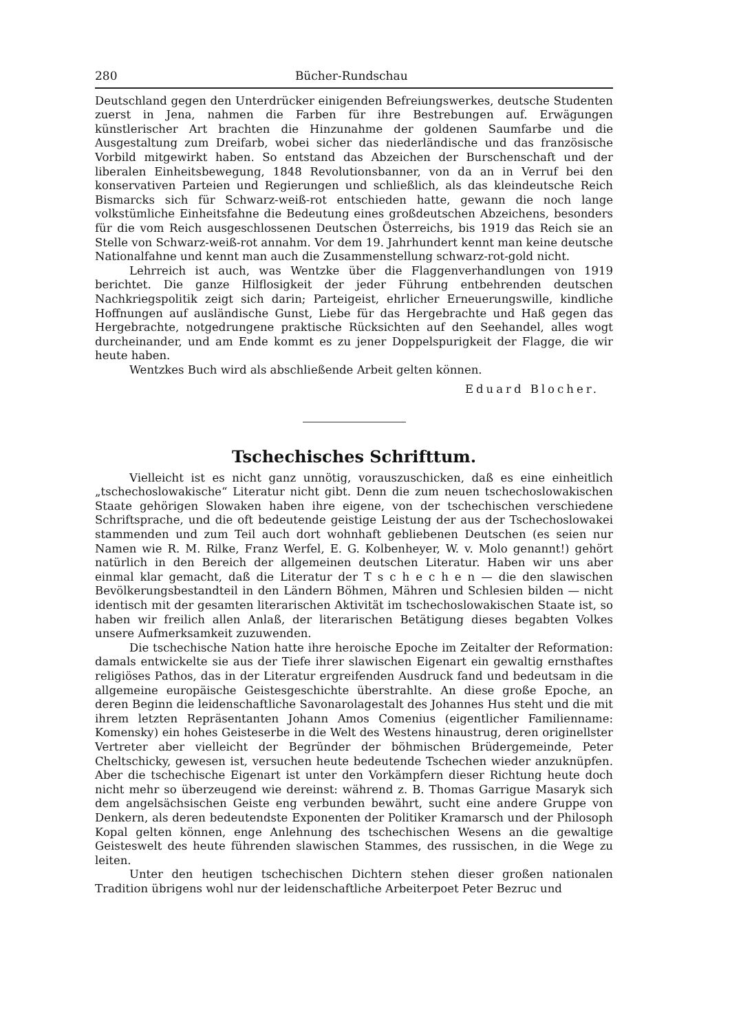280 Bücher-Rundschau
Deutschland gegen den Unterdrücker einigenden Befreiungswerkes, deutsche Studenten zuerst in Jena, nahmen die Farben für ihre Bestrebungen auf. Erwägungen künstlerischer Art brachten die Hinzunahme der goldenen Saumfarbe und die Ausgestaltung zum Dreifarb, wobei sicher das niederländische und das französische Vorbild mitgewirkt haben. So entstand das Abzeichen der Burschenschaft und der liberalen Einheitsbewegung, 1848 Revolutionsbanner, von da an in Verruf bei den konservativen Parteien und Regierungen und schließlich, als das kleindeutsche Reich Bismarcks sich für Schwarz-weiß-rot entschieden hatte, gewann die noch lange volkstümliche Einheitsfahne die Bedeutung eines großdeutschen Abzeichens, besonders für die vom Reich ausgeschlossenen Deutschen Österreichs, bis 1919 das Reich sie an Stelle von Schwarz-weiß-rot annahm. Vor dem 19. Jahrhundert kennt man keine deutsche Nationalfahne und kennt man auch die Zusammenstellung schwarz-rot-gold nicht.
Lehrreich ist auch, was Wentzke über die Flaggenverhandlungen von 1919 berichtet. Die ganze Hilflosigkeit der jeder Führung entbehrenden deutschen Nachkriegspolitik zeigt sich darin; Parteigeist, ehrlicher Erneuerungswille, kindliche Hoffnungen auf ausländische Gunst, Liebe für das Hergebrachte und Haß gegen das Hergebrachte, notgedrungene praktische Rücksichten auf den Seehandel, alles wogt durcheinander, und am Ende kommt es zu jener Doppelspurigkeit der Flagge, die wir heute haben.
Wentzkes Buch wird als abschließende Arbeit gelten können.
Eduard Blocher.
Tschechisches Schrifttum.
Vielleicht ist es nicht ganz unnötig, vorauszuschicken, daß es eine einheitlich „tschechoslowakische“ Literatur nicht gibt. Denn die zum neuen tschechoslowakischen Staate gehörigen Slowaken haben ihre eigene, von der tschechischen verschiedene Schriftsprache, und die oft bedeutende geistige Leistung der aus der Tschechoslowakei stammenden und zum Teil auch dort wohnhaft gebliebenen Deutschen (es seien nur Namen wie R. M. Rilke, Franz Werfel, E. G. Kolbenheyer, W. v. Molo genannt!) gehört natürlich in den Bereich der allgemeinen deutschen Literatur. Haben wir uns aber einmal klar gemacht, daß die Literatur der T s c h e c h e n — die den slawischen Bevölkerungsbestandteil in den Ländern Böhmen, Mähren und Schlesien bilden — nicht identisch mit der gesamten literarischen Aktivität im tschechoslowakischen Staate ist, so haben wir freilich allen Anlaß, der literarischen Betätigung dieses begabten Volkes unsere Aufmerksamkeit zuzuwenden.
Die tschechische Nation hatte ihre heroische Epoche im Zeitalter der Reformation: damals entwickelte sie aus der Tiefe ihrer slawischen Eigenart ein gewaltig ernsthaftes religiöses Pathos, das in der Literatur ergreifenden Ausdruck fand und bedeutsam in die allgemeine europäische Geistesgeschichte überstrahlte. An diese große Epoche, an deren Beginn die leidenschaftliche Savonarolagestalt des Johannes Hus steht und die mit ihrem letzten Repräsentanten Johann Amos Comenius (eigentlicher Familienname: Komensky) ein hohes Geisteserbe in die Welt des Westens hinaustrug, deren originellster Vertreter aber vielleicht der Begründer der böhmischen Brüdergemeinde, Peter Cheltschicky, gewesen ist, versuchen heute bedeutende Tschechen wieder anzuknüpfen. Aber die tschechische Eigenart ist unter den Vorkämpfern dieser Richtung heute doch nicht mehr so überzeugend wie dereinst: während z. B. Thomas Garrigue Masaryk sich dem angelsächsischen Geiste eng verbunden bewährt, sucht eine andere Gruppe von Denkern, als deren bedeutendste Exponenten der Politiker Kramarsch und der Philosoph Kopal gelten können, enge Anlehnung des tschechischen Wesens an die gewaltige Geisteswelt des heute führenden slawischen Stammes, des russischen, in die Wege zu leiten.
Unter den heutigen tschechischen Dichtern stehen dieser großen nationalen Tradition übrigens wohl nur der leidenschaftliche Arbeiterpoet Peter Bezruc und